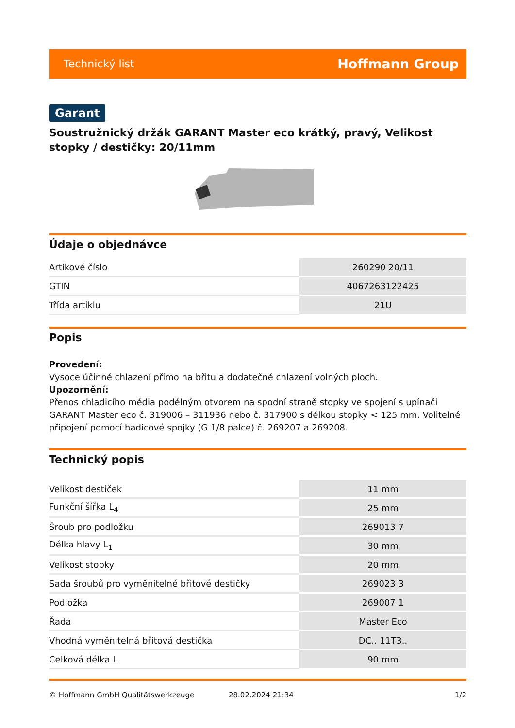Technický list Hoffmann Group
Garant
Soustružnický držák GARANT Master eco krátký, pravý, Velikost stopky / destičky: 20/11mm
Údaje o objednávce
| Artikové číslo | 260290 20/11 |
| GTIN | 4067263122425 |
| Třída artiklu | 21U |
Popis
Provedení:
Vysoce účinné chlazení přímo na břitu a dodatečné chlazení volných ploch.
Upozornění:
Přenos chladicího média podélným otvorem na spodní straně stopky ve spojení s upínači GARANT Master eco č. 319006 – 311936 nebo č. 317900 s délkou stopky < 125 mm. Volitelné připojení pomocí hadicové spojky (G 1/8 palce) č. 269207 a 269208.
Technický popis
| Velikost destiček | 11 mm |
| Funkční šířka L<sub>4</sub> | 25 mm |
| Šroub pro podložku | 269013 7 |
| Délka hlavy L<sub>1</sub> | 30 mm |
| Velikost stopky | 20 mm |
| Sada šroubů pro vyměnitelné břitové destičky | 269023 3 |
| Podložka | 269007 1 |
| Řada | Master Eco |
| Vhodná vyměnitelná břitová destička | DC.. 11T3.. |
| Celková délka L | 90 mm |
© Hoffmann GmbH Qualitätswerkzeuge 28.02.2024 21:34 1/2